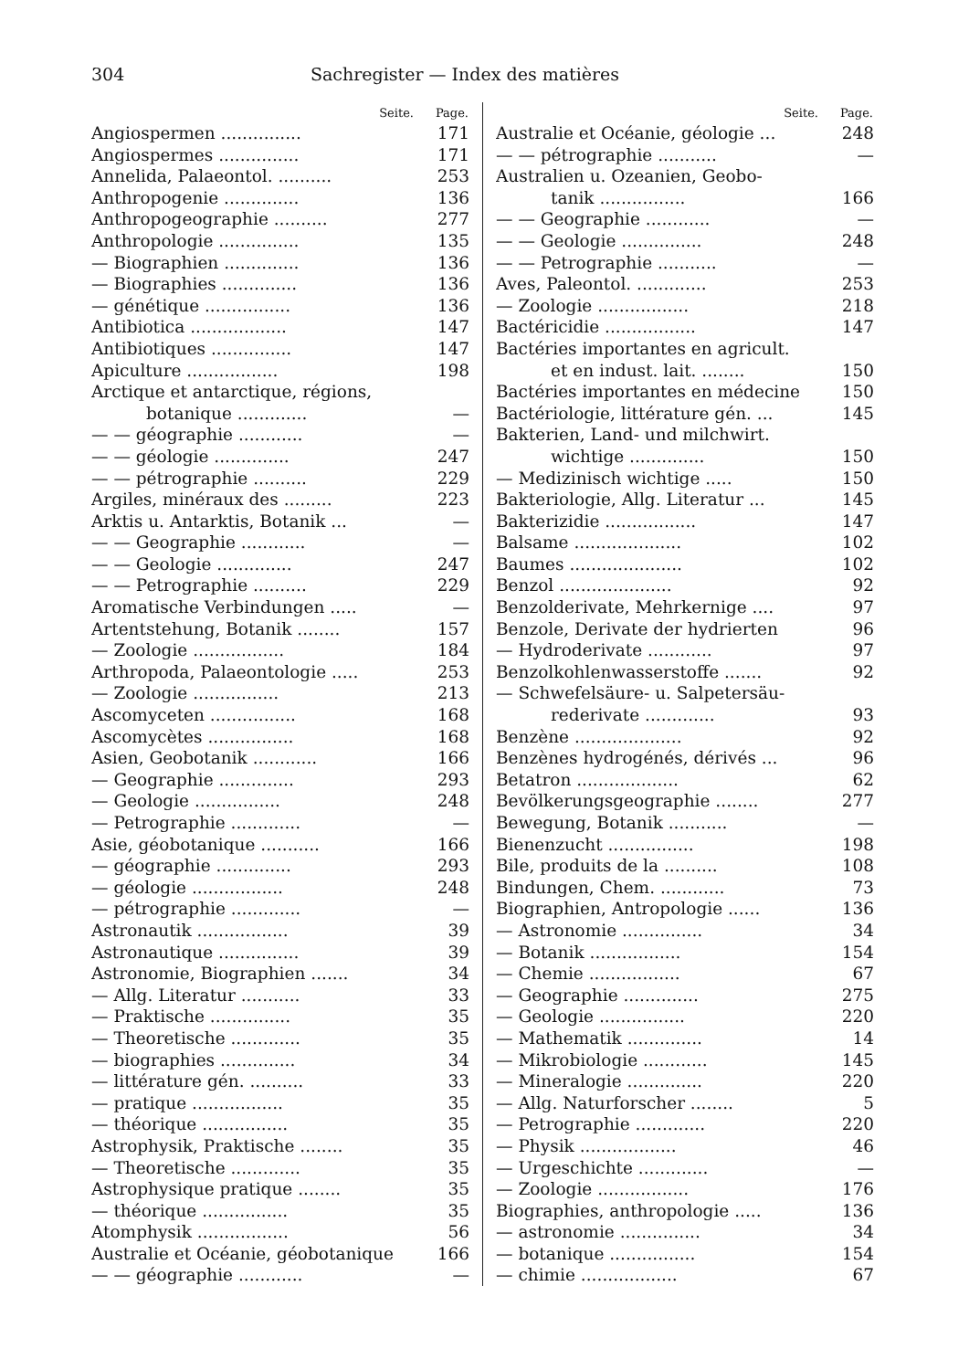304 Sachregister — Index des matières
| Seite. | Page. |
| --- | --- |
| Angiospermen ............... | 171 |
| Angiospermes ............... | 171 |
| Annelida, Palaeontol. .......... | 253 |
| Anthropogenie .............. | 136 |
| Anthropogeographie .......... | 277 |
| Anthropologie ............... | 135 |
| — Biographien .............. | 136 |
| — Biographies .............. | 136 |
| — génétique ................ | 136 |
| Antibiotica .................. | 147 |
| Antibiotiques ............... | 147 |
| Apiculture ................. | 198 |
| Arctique et antarctique, régions, | |
| botanique ............. | — |
| — — géographie ............ | — |
| — — géologie .............. | 247 |
| — — pétrographie .......... | 229 |
| Argiles, minéraux des ......... | 223 |
| Arktis u. Antarktis, Botanik ... | — |
| — — Geographie ............ | — |
| — — Geologie .............. | 247 |
| — — Petrographie .......... | 229 |
| Aromatische Verbindungen ..... | — |
| Artentstehung, Botanik ........ | 157 |
| — Zoologie ................. | 184 |
| Arthropoda, Palaeontologie ..... | 253 |
| — Zoologie ................ | 213 |
| Ascomyceten ................ | 168 |
| Ascomycètes ................ | 168 |
| Asien, Geobotanik ............ | 166 |
| — Geographie .............. | 293 |
| — Geologie ................ | 248 |
| — Petrographie ............. | — |
| Asie, géobotanique ........... | 166 |
| — géographie .............. | 293 |
| — géologie ................. | 248 |
| — pétrographie ............. | — |
| Astronautik ................. | 39 |
| Astronautique ............... | 39 |
| Astronomie, Biographien ....... | 34 |
| — Allg. Literatur ........... | 33 |
| — Praktische ............... | 35 |
| — Theoretische ............. | 35 |
| — biographies .............. | 34 |
| — littérature gén. .......... | 33 |
| — pratique ................. | 35 |
| — théorique ................ | 35 |
| Astrophysik, Praktische ........ | 35 |
| — Theoretische ............. | 35 |
| Astrophysique pratique ........ | 35 |
| — théorique ................ | 35 |
| Atomphysik ................. | 56 |
| Australie et Océanie, géobotanique | 166 |
| — — géographie ............ | — |
| Seite. | Page. |
| --- | --- |
| Australie et Océanie, géologie ... | 248 |
| — — pétrographie ........... | — |
| Australien u. Ozeanien, Geobo- | |
| tanik ................ | 166 |
| — — Geographie ............ | — |
| — — Geologie ............... | 248 |
| — — Petrographie ........... | — |
| Aves, Paleontol. ............. | 253 |
| — Zoologie ................. | 218 |
| Bactéricidie ................. | 147 |
| Bactéries importantes en agricult. | |
| et en indust. lait. ........ | 150 |
| Bactéries importantes en médecine | 150 |
| Bactériologie, littérature gén. ... | 145 |
| Bakterien, Land- und milchwirt. | |
| wichtige .............. | 150 |
| — Medizinisch wichtige ..... | 150 |
| Bakteriologie, Allg. Literatur ... | 145 |
| Bakterizidie ................. | 147 |
| Balsame .................... | 102 |
| Baumes ..................... | 102 |
| Benzol ..................... | 92 |
| Benzolderivate, Mehrkernige .... | 97 |
| Benzole, Derivate der hydrierten | 96 |
| — Hydroderivate ............ | 97 |
| Benzolkohlenwasserstoffe ....... | 92 |
| — Schwefelsäure- u. Salpetersäu- | |
| rederivate ............. | 93 |
| Benzène .................... | 92 |
| Benzènes hydrogénés, dérivés ... | 96 |
| Betatron ................... | 62 |
| Bevölkerungsgeographie ........ | 277 |
| Bewegung, Botanik ........... | — |
| Bienenzucht ................ | 198 |
| Bile, produits de la .......... | 108 |
| Bindungen, Chem. ............ | 73 |
| Biographien, Antropologie ...... | 136 |
| — Astronomie ............... | 34 |
| — Botanik ................. | 154 |
| — Chemie ................. | 67 |
| — Geographie .............. | 275 |
| — Geologie ................ | 220 |
| — Mathematik .............. | 14 |
| — Mikrobiologie ............ | 145 |
| — Mineralogie .............. | 220 |
| — Allg. Naturforscher ........ | 5 |
| — Petrographie ............. | 220 |
| — Physik .................. | 46 |
| — Urgeschichte ............. | — |
| — Zoologie ................. | 176 |
| Biographies, anthropologie ..... | 136 |
| — astronomie ............... | 34 |
| — botanique ................ | 154 |
| — chimie .................. | 67 |